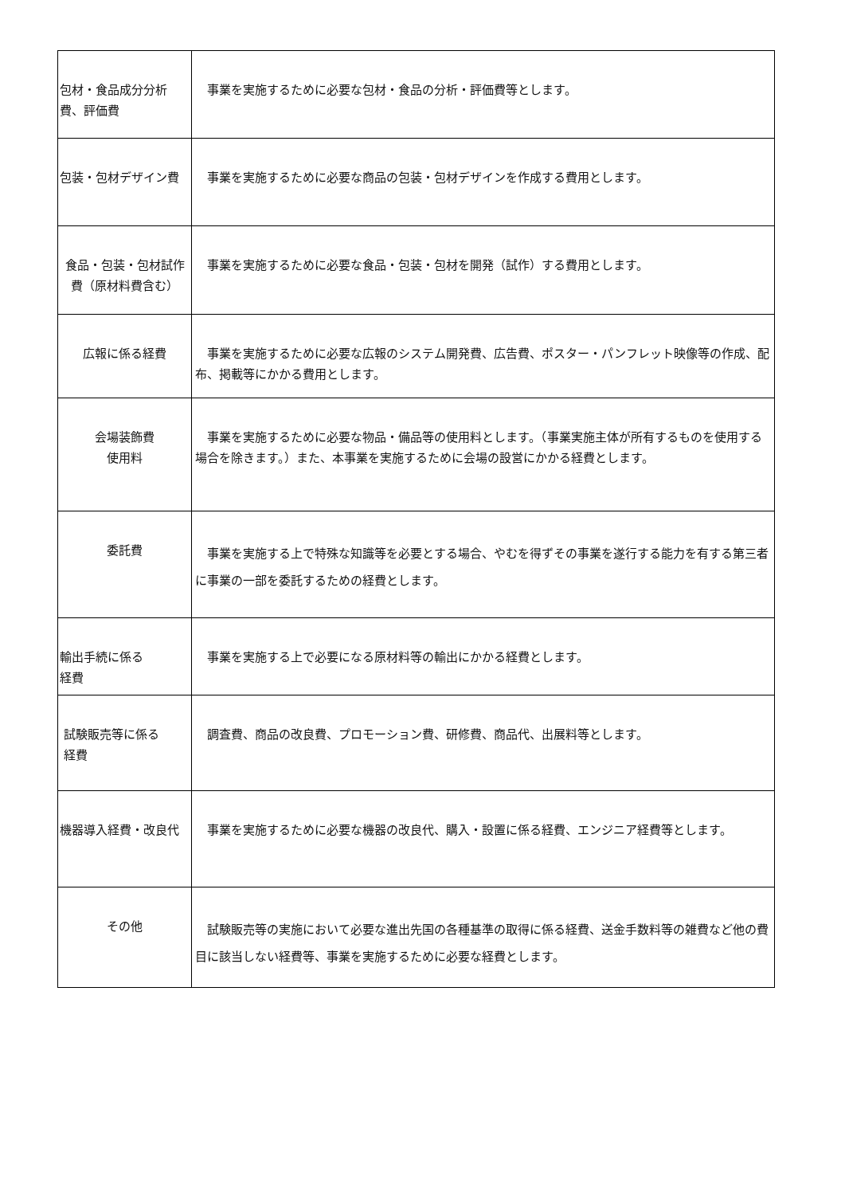| 包材・食品成分分析費、評価費 | 事業を実施するために必要な包材・食品の分析・評価費等とします。 |
| 包装・包材デザイン費 | 事業を実施するために必要な商品の包装・包材デザインを作成する費用とします。 |
| 食品・包装・包材試作費（原材料費含む） | 事業を実施するために必要な食品・包装・包材を開発（試作）する費用とします。 |
| 広報に係る経費 | 事業を実施するために必要な広報のシステム開発費、広告費、ポスター・パンフレット映像等の作成、配布、掲載等にかかる費用とします。 |
| 会場装飾費 使用料 | 事業を実施するために必要な物品・備品等の使用料とします。（事業実施主体が所有するものを使用する場合を除きます。）また、本事業を実施するために会場の設営にかかる経費とします。 |
| 委託費 | 事業を実施する上で特殊な知識等を必要とする場合、やむを得ずその事業を遂行する能力を有する第三者に事業の一部を委託するための経費とします。 |
| 輸出手続に係る 経費 | 事業を実施する上で必要になる原材料等の輸出にかかる経費とします。 |
| 試験販売等に係る 経費 | 調査費、商品の改良費、プロモーション費、研修費、商品代、出展料等とします。 |
| 機器導入経費・改良代 | 事業を実施するために必要な機器の改良代、購入・設置に係る経費、エンジニア経費等とします。 |
| その他 | 試験販売等の実施において必要な進出先国の各種基準の取得に係る経費、送金手数料等の雑費など他の費目に該当しない経費等、事業を実施するために必要な経費とします。 |